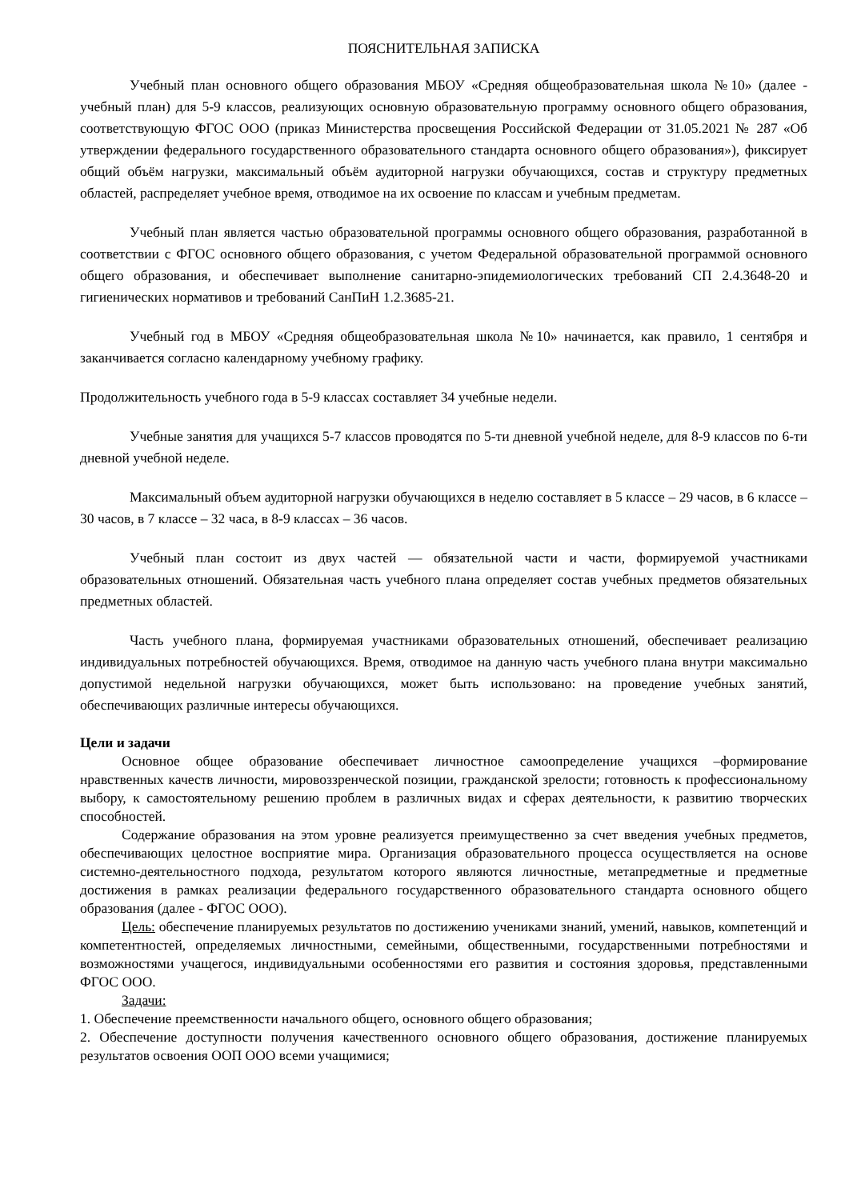ПОЯСНИТЕЛЬНАЯ ЗАПИСКА
Учебный план основного общего образования МБОУ «Средняя общеобразовательная школа №10» (далее - учебный план) для 5-9 классов, реализующих основную образовательную программу основного общего образования, соответствующую ФГОС ООО (приказ Министерства просвещения Российской Федерации от 31.05.2021 № 287 «Об утверждении федерального государственного образовательного стандарта основного общего образования»), фиксирует общий объём нагрузки, максимальный объём аудиторной нагрузки обучающихся, состав и структуру предметных областей, распределяет учебное время, отводимое на их освоение по классам и учебным предметам.
Учебный план является частью образовательной программы основного общего образования, разработанной в соответствии с ФГОС основного общего образования, с учетом Федеральной образовательной программой основного общего образования, и обеспечивает выполнение санитарно-эпидемиологических требований СП 2.4.3648-20 и гигиенических нормативов и требований СанПиН 1.2.3685-21.
Учебный год в МБОУ «Средняя общеобразовательная школа №10» начинается, как правило, 1 сентября и заканчивается согласно календарному учебному графику.
Продолжительность учебного года в 5-9 классах составляет 34 учебные недели.
Учебные занятия для учащихся 5-7 классов проводятся по 5-ти дневной учебной неделе, для 8-9 классов по 6-ти дневной учебной неделе.
Максимальный объем аудиторной нагрузки обучающихся в неделю составляет в 5 классе – 29 часов, в 6 классе – 30 часов, в 7 классе – 32 часа, в 8-9 классах – 36 часов.
Учебный план состоит из двух частей — обязательной части и части, формируемой участниками образовательных отношений. Обязательная часть учебного плана определяет состав учебных предметов обязательных предметных областей.
Часть учебного плана, формируемая участниками образовательных отношений, обеспечивает реализацию индивидуальных потребностей обучающихся. Время, отводимое на данную часть учебного плана внутри максимально допустимой недельной нагрузки обучающихся, может быть использовано: на проведение учебных занятий, обеспечивающих различные интересы обучающихся.
Цели и задачи
Основное общее образование обеспечивает личностное самоопределение учащихся –формирование нравственных качеств личности, мировоззренческой позиции, гражданской зрелости; готовность к профессиональному выбору, к самостоятельному решению проблем в различных видах и сферах деятельности, к развитию творческих способностей.
Содержание образования на этом уровне реализуется преимущественно за счет введения учебных предметов, обеспечивающих целостное восприятие мира. Организация образовательного процесса осуществляется на основе системно-деятельностного подхода, результатом которого являются личностные, метапредметные и предметные достижения в рамках реализации федерального государственного образовательного стандарта основного общего образования (далее - ФГОС ООО).
Цель: обеспечение планируемых результатов по достижению учениками знаний, умений, навыков, компетенций и компетентностей, определяемых личностными, семейными, общественными, государственными потребностями и возможностями учащегося, индивидуальными особенностями его развития и состояния здоровья, представленными ФГОС ООО.
Задачи:
1. Обеспечение преемственности начального общего, основного общего образования;
2. Обеспечение доступности получения качественного основного общего образования, достижение планируемых результатов освоения ООП ООО всеми учащимися;